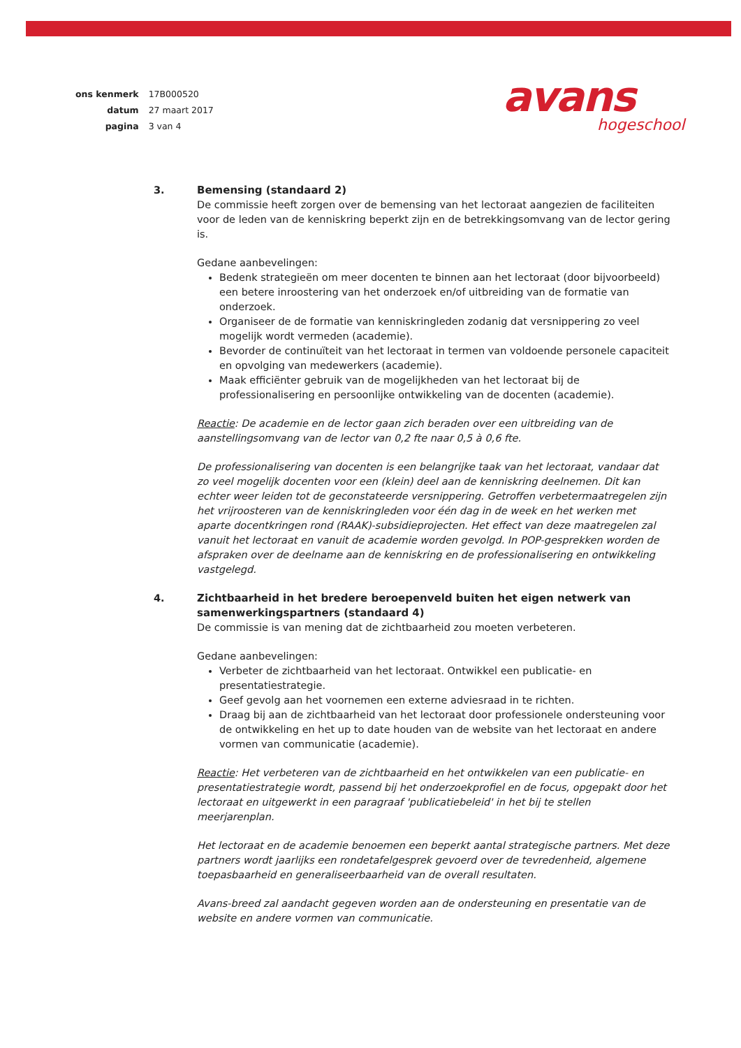| ons kenmerk | 17B000520 |
| datum | 27 maart 2017 |
| pagina | 3 van 4 |
avans
hogeschool
3. Bemensing (standaard 2)
De commissie heeft zorgen over de bemensing van het lectoraat aangezien de faciliteiten voor de leden van de kenniskring beperkt zijn en de betrekkingsomvang van de lector gering is.
Gedane aanbevelingen:
Bedenk strategieën om meer docenten te binnen aan het lectoraat (door bijvoorbeeld) een betere inroostering van het onderzoek en/of uitbreiding van de formatie van onderzoek.
Organiseer de de formatie van kenniskringleden zodanig dat versnippering zo veel mogelijk wordt vermeden (academie).
Bevorder de continuïteit van het lectoraat in termen van voldoende personele capaciteit en opvolging van medewerkers (academie).
Maak efficiënter gebruik van de mogelijkheden van het lectoraat bij de professionalisering en persoonlijke ontwikkeling van de docenten (academie).
Reactie: De academie en de lector gaan zich beraden over een uitbreiding van de aanstellingsomvang van de lector van 0,2 fte naar 0,5 à 0,6 fte.
De professionalisering van docenten is een belangrijke taak van het lectoraat, vandaar dat zo veel mogelijk docenten voor een (klein) deel aan de kenniskring deelnemen. Dit kan echter weer leiden tot de geconstateerde versnippering. Getroffen verbetermaatregelen zijn het vrijroosteren van de kenniskringleden voor één dag in de week en het werken met aparte docentkringen rond (RAAK)-subsidieprojecten. Het effect van deze maatregelen zal vanuit het lectoraat en vanuit de academie worden gevolgd. In POP-gesprekken worden de afspraken over de deelname aan de kenniskring en de professionalisering en ontwikkeling vastgelegd.
4. Zichtbaarheid in het bredere beroepenveld buiten het eigen netwerk van samenwerkingspartners (standaard 4)
De commissie is van mening dat de zichtbaarheid zou moeten verbeteren.
Gedane aanbevelingen:
Verbeter de zichtbaarheid van het lectoraat. Ontwikkel een publicatie- en presentatiestrategie.
Geef gevolg aan het voornemen een externe adviesraad in te richten.
Draag bij aan de zichtbaarheid van het lectoraat door professionele ondersteuning voor de ontwikkeling en het up to date houden van de website van het lectoraat en andere vormen van communicatie (academie).
Reactie: Het verbeteren van de zichtbaarheid en het ontwikkelen van een publicatie- en presentatiestrategie wordt, passend bij het onderzoekprofiel en de focus, opgepakt door het lectoraat en uitgewerkt in een paragraaf 'publicatiebeleid' in het bij te stellen meerjarenplan.
Het lectoraat en de academie benoemen een beperkt aantal strategische partners. Met deze partners wordt jaarlijks een rondetafelgesprek gevoerd over de tevredenheid, algemene toepasbaarheid en generaliseerbaarheid van de overall resultaten.
Avans-breed zal aandacht gegeven worden aan de ondersteuning en presentatie van de website en andere vormen van communicatie.